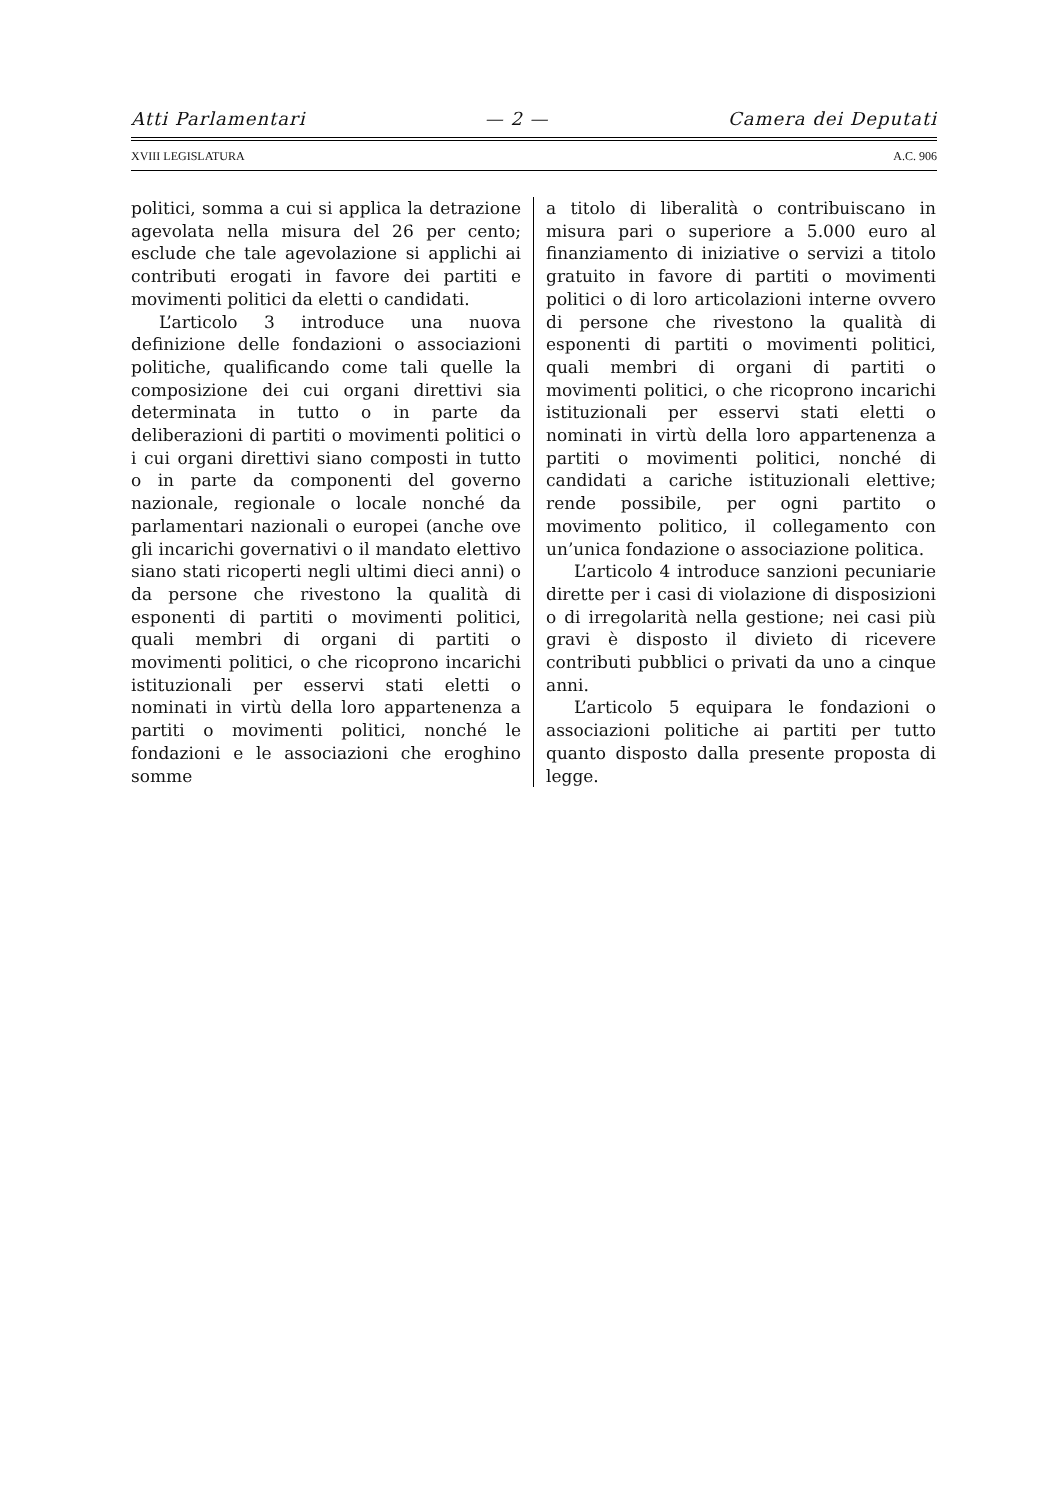Atti Parlamentari — 2 — Camera dei Deputati
XVIII LEGISLATURA A.C. 906
politici, somma a cui si applica la detrazione agevolata nella misura del 26 per cento; esclude che tale agevolazione si applichi ai contributi erogati in favore dei partiti e movimenti politici da eletti o candidati.
L’articolo 3 introduce una nuova definizione delle fondazioni o associazioni politiche, qualificando come tali quelle la composizione dei cui organi direttivi sia determinata in tutto o in parte da deliberazioni di partiti o movimenti politici o i cui organi direttivi siano composti in tutto o in parte da componenti del governo nazionale, regionale o locale nonché da parlamentari nazionali o europei (anche ove gli incarichi governativi o il mandato elettivo siano stati ricoperti negli ultimi dieci anni) o da persone che rivestono la qualità di esponenti di partiti o movimenti politici, quali membri di organi di partiti o movimenti politici, o che ricoprono incarichi istituzionali per esservi stati eletti o nominati in virtù della loro appartenenza a partiti o movimenti politici, nonché le fondazioni e le associazioni che eroghino somme
a titolo di liberalità o contribuiscano in misura pari o superiore a 5.000 euro al finanziamento di iniziative o servizi a titolo gratuito in favore di partiti o movimenti politici o di loro articolazioni interne ovvero di persone che rivestono la qualità di esponenti di partiti o movimenti politici, quali membri di organi di partiti o movimenti politici, o che ricoprono incarichi istituzionali per esservi stati eletti o nominati in virtù della loro appartenenza a partiti o movimenti politici, nonché di candidati a cariche istituzionali elettive; rende possibile, per ogni partito o movimento politico, il collegamento con un’unica fondazione o associazione politica.
L’articolo 4 introduce sanzioni pecuniarie dirette per i casi di violazione di disposizioni o di irregolarità nella gestione; nei casi più gravi è disposto il divieto di ricevere contributi pubblici o privati da uno a cinque anni.
L’articolo 5 equipara le fondazioni o associazioni politiche ai partiti per tutto quanto disposto dalla presente proposta di legge.